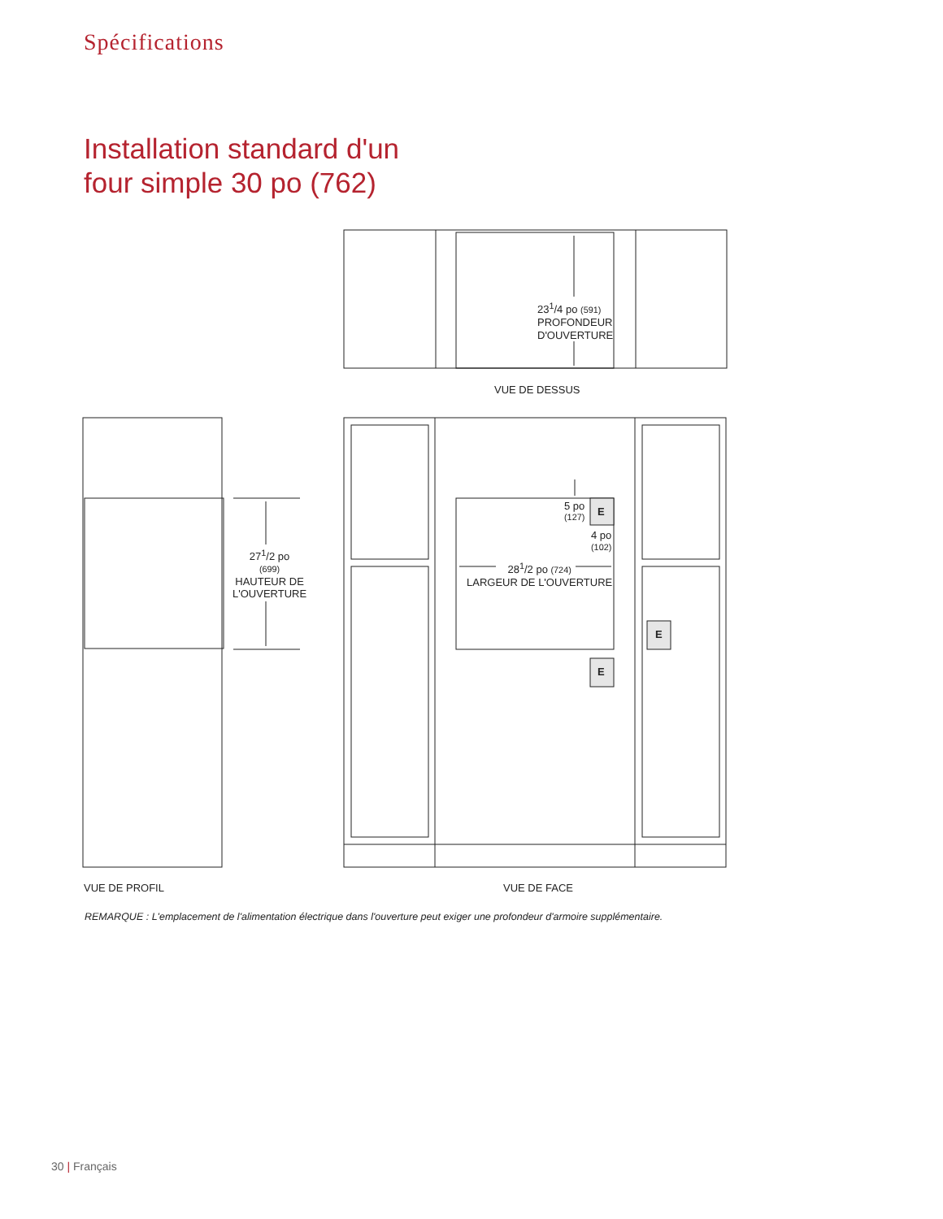Spécifications
Installation standard d'un
four simple 30 po (762)
23<sup>1</sup>/4 po (591)
PROFONDEUR
D'OUVERTURE
VUE DE DESSUS
27<sup>1</sup>/2 po
(699)
HAUTEUR DE
L'OUVERTURE
5 po
(127)
E
4 po
(102)
28<sup>1</sup>/2 po (724)
LARGEUR DE L'OUVERTURE
E
E
VUE DE PROFIL VUE DE FACE
REMARQUE : L'emplacement de l'alimentation électrique dans l'ouverture peut exiger une profondeur d'armoire supplémentaire.
30 | Français